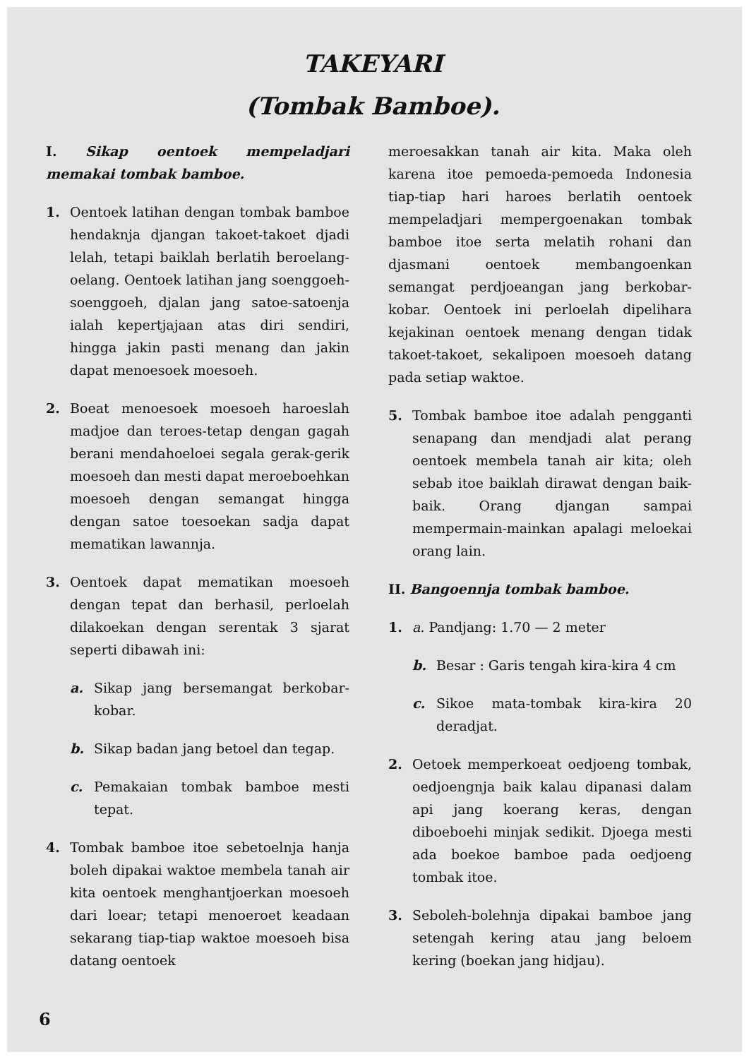TAKEYARI
(Tombak Bamboe).
I. Sikap oentoek mempeladjari memakai tombak bamboe.
1. Oentoek latihan dengan tombak bamboe hendaknja djangan takoet-takoet djadi lelah, tetapi baiklah berlatih beroelang-oelang. Oentoek latihan jang soenggoeh-soenggoeh, djalan jang satoe-satoenja ialah kepertjajaan atas diri sendiri, hingga jakin pasti menang dan jakin dapat menoesoek moesoeh.
2. Boeat menoesoek moesoeh haroeslah madjoe dan teroes-tetap dengan gagah berani mendahoeloei segala gerak-gerik moesoeh dan mesti dapat meroeboehkan moesoeh dengan semangat hingga dengan satoe toesoekan sadja dapat mematikan lawannja.
3. Oentoek dapat mematikan moesoeh dengan tepat dan berhasil, perloelah dilakoekan dengan serentak 3 sjarat seperti dibawah ini:
a. Sikap jang bersemangat berkobar-kobar.
b. Sikap badan jang betoel dan tegap.
c. Pemakaian tombak bamboe mesti tepat.
4. Tombak bamboe itoe sebetoelnja hanja boleh dipakai waktoe membela tanah air kita oentoek menghantjoerkan moesoeh dari loear; tetapi menoeroet keadaan sekarang tiap-tiap waktoe moesoeh bisa datang oentoek
meroesakkan tanah air kita. Maka oleh karena itoe pemoeda-pemoeda Indonesia tiap-tiap hari haroes berlatih oentoek mempeladjari mempergoenakan tombak bamboe itoe serta melatih rohani dan djasmani oentoek membangoenkan semangat perdjoeangan jang berkobar-kobar. Oentoek ini perloelah dipelihara kejakinan oentoek menang dengan tidak takoet-takoet, sekalipoen moesoeh datang pada setiap waktoe.
5. Tombak bamboe itoe adalah pengganti senapang dan mendjadi alat perang oentoek membela tanah air kita; oleh sebab itoe baiklah dirawat dengan baik-baik. Orang djangan sampai mempermain-mainkan apalagi meloekai orang lain.
II. Bangoennja tombak bamboe.
1. a. Pandjang: 1.70 — 2 meter
b. Besar : Garis tengah kira-kira 4 cm
c. Sikoe mata-tombak kira-kira 20 deradjat.
2. Oetoek memperkoeat oedjoeng tombak, oedjoengnja baik kalau dipanasi dalam api jang koerang keras, dengan diboeboehi minjak sedikit. Djoega mesti ada boekoe bamboe pada oedjoeng tombak itoe.
3. Seboleh-bolehnja dipakai bamboe jang setengah kering atau jang beloem kering (boekan jang hidjau).
6